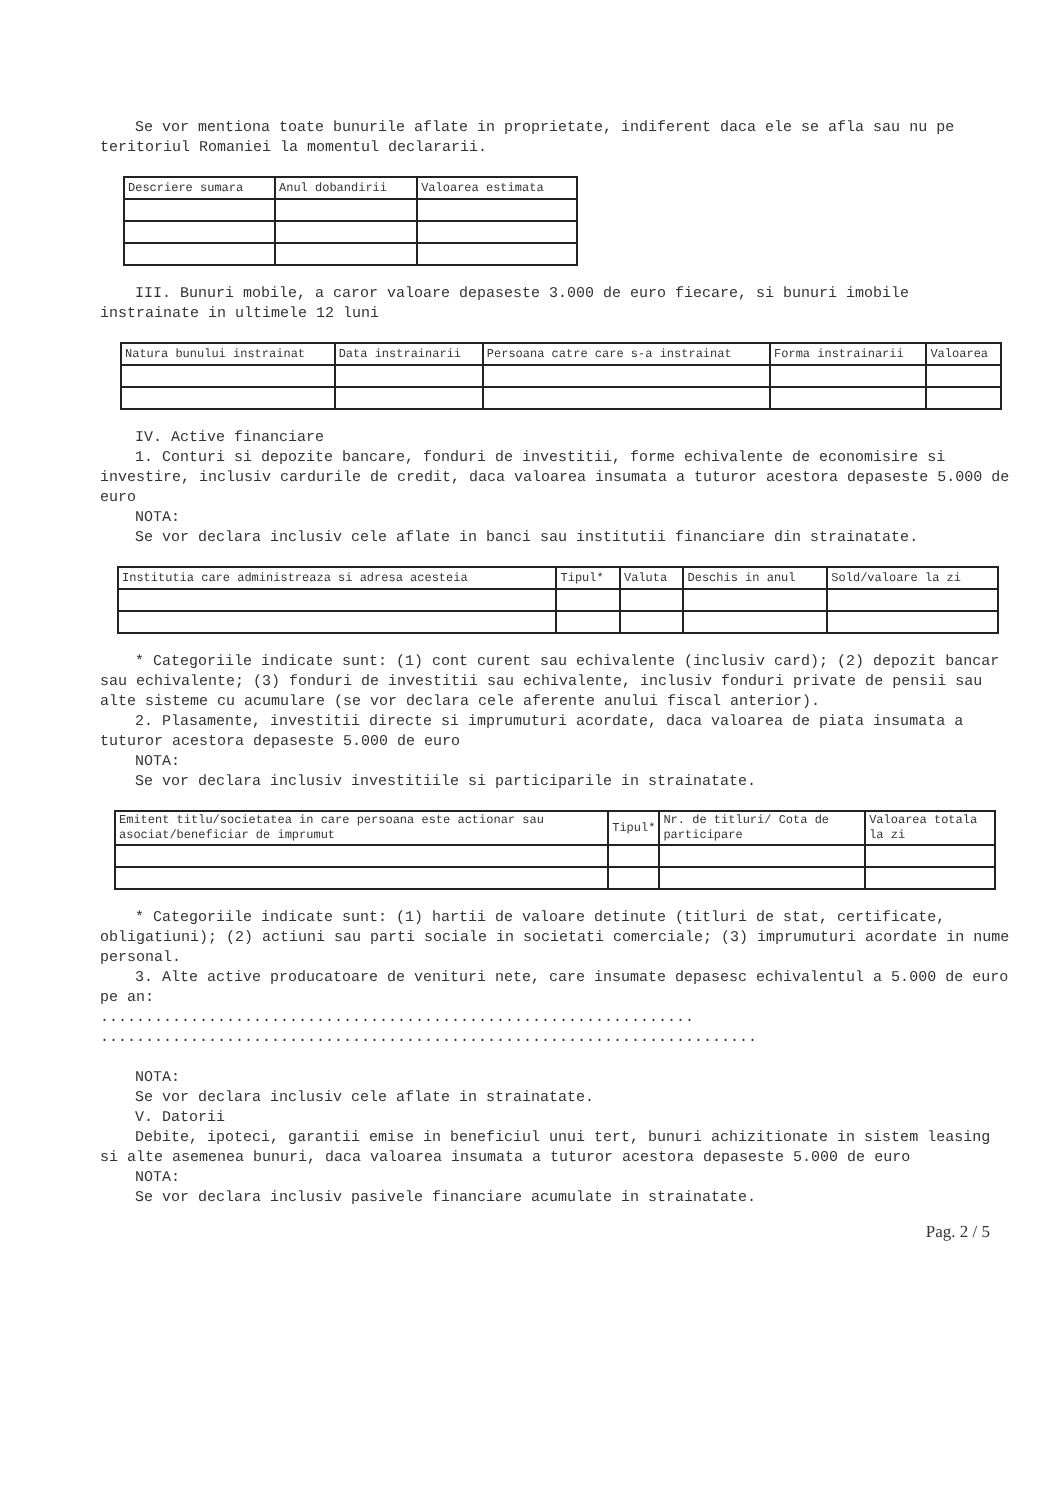Se vor mentiona toate bunurile aflate in proprietate, indiferent daca ele se afla sau nu pe teritoriul Romaniei la momentul declararii.
| Descriere sumara | Anul dobandirii | Valoarea estimata |
| --- | --- | --- |
III. Bunuri mobile, a caror valoare depaseste 3.000 de euro fiecare, si bunuri imobile instrainate in ultimele 12 luni
| Natura bunului instrainat | Data instrainarii | Persoana catre care s-a instrainat | Forma instrainarii | Valoarea |
| --- | --- | --- | --- | --- |
IV. Active financiare
1. Conturi si depozite bancare, fonduri de investitii, forme echivalente de economisire si investire, inclusiv cardurile de credit, daca valoarea insumata a tuturor acestora depaseste 5.000 de euro
NOTA:
Se vor declara inclusiv cele aflate in banci sau institutii financiare din strainatate.
| Institutia care administreaza si adresa acesteia | Tipul* | Valuta | Deschis in anul | Sold/valoare la zi |
| --- | --- | --- | --- | --- |
* Categoriile indicate sunt: (1) cont curent sau echivalente (inclusiv card); (2) depozit bancar sau echivalente; (3) fonduri de investitii sau echivalente, inclusiv fonduri private de pensii sau alte sisteme cu acumulare (se vor declara cele aferente anului fiscal anterior).
2. Plasamente, investitii directe si imprumuturi acordate, daca valoarea de piata insumata a tuturor acestora depaseste 5.000 de euro
NOTA:
Se vor declara inclusiv investitiile si participarile in strainatate.
| Emitent titlu/societatea in care persoana este actionar sau asociat/beneficiar de imprumut | Tipul* | Nr. de titluri/ Cota de participare | Valoarea totala la zi |
| --- | --- | --- | --- |
* Categoriile indicate sunt: (1) hartii de valoare detinute (titluri de stat, certificate, obligatiuni); (2) actiuni sau parti sociale in societati comerciale; (3) imprumuturi acordate in nume personal.
3. Alte active producatoare de venituri nete, care insumate depasesc echivalentul a 5.000 de euro pe an:
..................................................................
.........................................................................
NOTA:
Se vor declara inclusiv cele aflate in strainatate.
V. Datorii
Debite, ipoteci, garantii emise in beneficiul unui tert, bunuri achizitionate in sistem leasing si alte asemenea bunuri, daca valoarea insumata a tuturor acestora depaseste 5.000 de euro
NOTA:
Se vor declara inclusiv pasivele financiare acumulate in strainatate.
Pag. 2 / 5